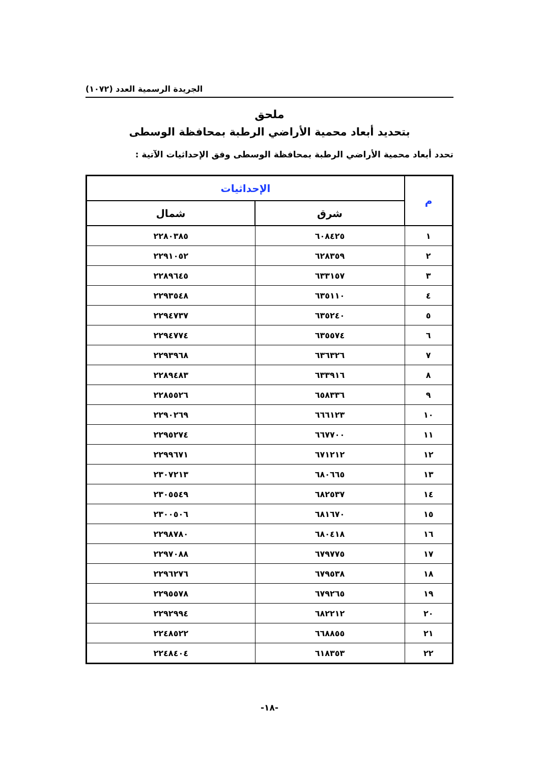الجريدة الرسمية العدد (١٠٧٢)
ملحق
بتحديد أبعاد محمية الأراضي الرطبة بمحافظة الوسطى
تحدد أبعاد محمية الأراضي الرطبة بمحافظة الوسطى وفق الإحداثيات الآتية :
| م | الإحداثيات | |
| --- | --- | --- |
| | شرق | شمال |
| ١ | ٦٠٨٤٢٥ | ٢٢٨٠٣٨٥ |
| ٢ | ٦٢٨٣٥٩ | ٢٢٩١٠٥٢ |
| ٣ | ٦٣٣١٥٧ | ٢٢٨٩٦٤٥ |
| ٤ | ٦٣٥١١٠ | ٢٢٩٣٥٤٨ |
| ٥ | ٦٣٥٢٤٠ | ٢٢٩٤٧٣٧ |
| ٦ | ٦٣٥٥٧٤ | ٢٢٩٤٧٧٤ |
| ٧ | ٦٣٦٣٢٦ | ٢٢٩٣٩٦٨ |
| ٨ | ٦٣٣٩١٦ | ٢٢٨٩٤٨٣ |
| ٩ | ٦٥٨٣٣٦ | ٢٢٨٥٥٢٦ |
| ١٠ | ٦٦٦١٢٣ | ٢٢٩٠٢٦٩ |
| ١١ | ٦٦٧٧٠٠ | ٢٢٩٥٢٧٤ |
| ١٢ | ٦٧١٢١٢ | ٢٢٩٩٦٧١ |
| ١٣ | ٦٨٠٦٦٥ | ٢٣٠٧٢١٣ |
| ١٤ | ٦٨٢٥٣٧ | ٢٣٠٥٥٤٩ |
| ١٥ | ٦٨١٦٧٠ | ٢٣٠٠٥٠٦ |
| ١٦ | ٦٨٠٤١٨ | ٢٢٩٨٧٨٠ |
| ١٧ | ٦٧٩٧٧٥ | ٢٢٩٧٠٨٨ |
| ١٨ | ٦٧٩٥٣٨ | ٢٢٩٦٢٧٦ |
| ١٩ | ٦٧٩٢٦٥ | ٢٢٩٥٥٧٨ |
| ٢٠ | ٦٨٢٢١٢ | ٢٢٩٢٩٩٤ |
| ٢١ | ٦٦٨٨٥٥ | ٢٢٤٨٥٢٢ |
| ٢٢ | ٦١٨٣٥٣ | ٢٢٤٨٤٠٤ |
-١٨-